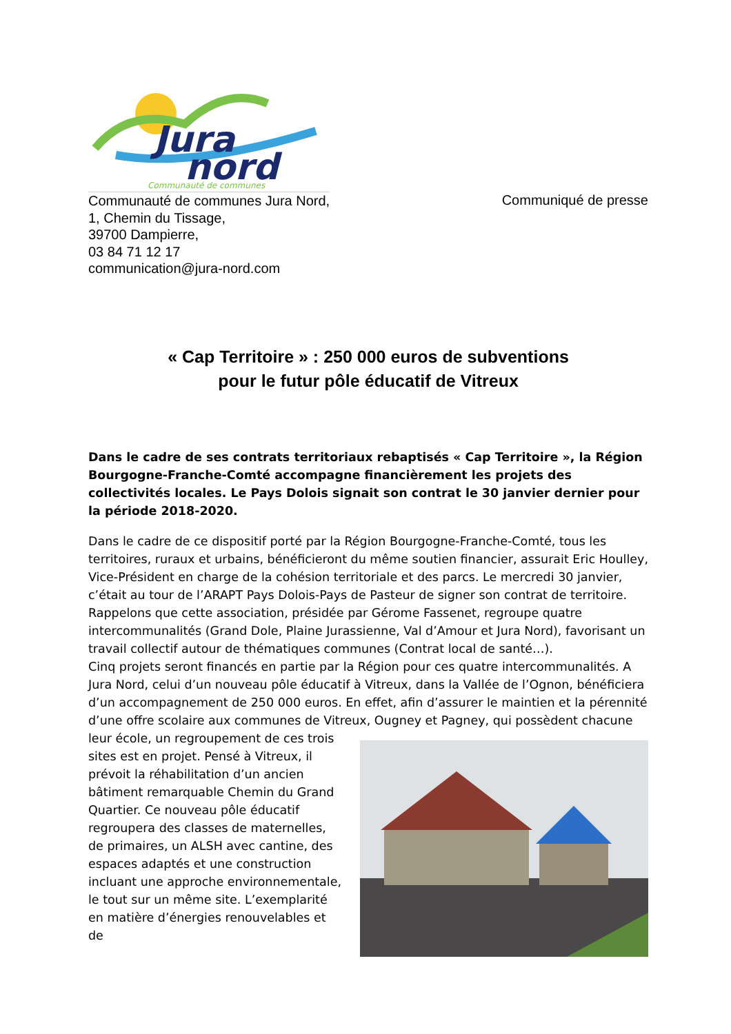Jura
nord
Communauté de communes
Communauté de communes Jura Nord,
1, Chemin du Tissage,
39700 Dampierre,
03 84 71 12 17
communication@jura-nord.com
Communiqué de presse
« Cap Territoire » : 250 000 euros de subventions
pour le futur pôle éducatif de Vitreux
Dans le cadre de ses contrats territoriaux rebaptisés « Cap Territoire », la Région Bourgogne-Franche-Comté accompagne financièrement les projets des collectivités locales. Le Pays Dolois signait son contrat le 30 janvier dernier pour la période 2018-2020.
Dans le cadre de ce dispositif porté par la Région Bourgogne-Franche-Comté, tous les territoires, ruraux et urbains, bénéficieront du même soutien financier, assurait Eric Houlley, Vice-Président en charge de la cohésion territoriale et des parcs. Le mercredi 30 janvier, c’était au tour de l’ARAPT Pays Dolois-Pays de Pasteur de signer son contrat de territoire. Rappelons que cette association, présidée par Gérome Fassenet, regroupe quatre intercommunalités (Grand Dole, Plaine Jurassienne, Val d’Amour et Jura Nord), favorisant un travail collectif autour de thématiques communes (Contrat local de santé…).
Cinq projets seront financés en partie par la Région pour ces quatre intercommunalités. A Jura Nord, celui d’un nouveau pôle éducatif à Vitreux, dans la Vallée de l’Ognon, bénéficiera d’un accompagnement de 250 000 euros. En effet, afin d’assurer le maintien et la pérennité d’une offre scolaire aux communes de Vitreux, Ougney et Pagney, qui possèdent chacune leur école, un regroupement de ces trois sites est en projet. Pensé à Vitreux, il prévoit la réhabilitation d’un ancien bâtiment remarquable Chemin du Grand Quartier. Ce nouveau pôle éducatif regroupera des classes de maternelles, de primaires, un ALSH avec cantine, des espaces adaptés et une construction incluant une approche environnementale, le tout sur un même site. L’exemplarité en matière d’énergies renouvelables et de